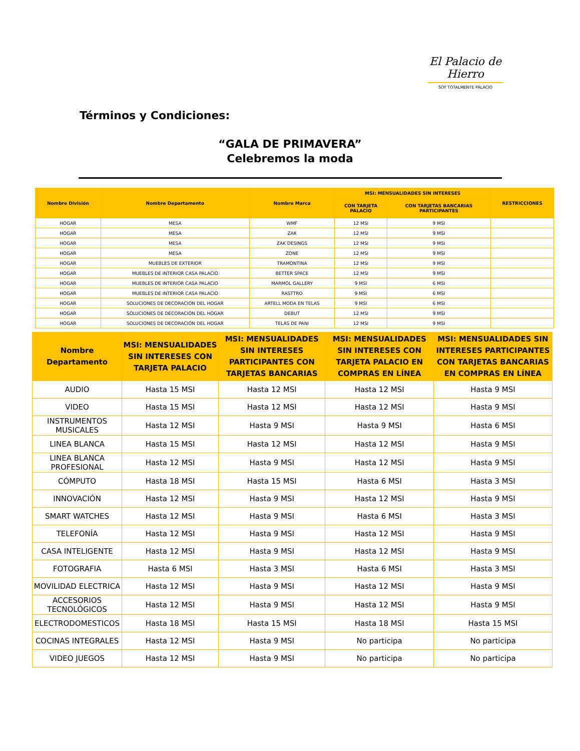El Palacio de Hierro
SOY TOTALMENTE PALACIO
Términos y Condiciones:
“GALA DE PRIMAVERA”
Celebremos la moda
| Nombre División | Nombre Departamento | Nombre Marca | MSI: MENSUALIDADES SIN INTERESES | | RESTRICCIONES |
| --- | --- | --- | --- | --- | --- |
| | | | CON TARJETA PALACIO | CON TARJETAS BANCARIAS PARTICIPANTES | |
| HOGAR | MESA | WMF | 12 MSI | 9 MSI | |
| HOGAR | MESA | ZAK | 12 MSI | 9 MSI | |
| HOGAR | MESA | ZAK DESINGS | 12 MSI | 9 MSI | |
| HOGAR | MESA | ZONE | 12 MSI | 9 MSI | |
| HOGAR | MUEBLES DE EXTERIOR | TRAMONTINA | 12 MSI | 9 MSI | |
| HOGAR | MUEBLES DE INTERIOR CASA PALACIO | BETTER SPACE | 12 MSI | 9 MSI | |
| HOGAR | MUEBLES DE INTERIOR CASA PALACIO | MARMOL GALLERY | 9 MSI | 6 MSI | |
| HOGAR | MUEBLES DE INTERIOR CASA PALACIO | RASTTRO | 9 MSI | 6 MSI | |
| HOGAR | SOLUCIONES DE DECORACIÓN DEL HOGAR | ARTELL MODA EN TELAS | 9 MSI | 6 MSI | |
| HOGAR | SOLUCIONES DE DECORACIÓN DEL HOGAR | DEBUT | 12 MSI | 9 MSI | |
| HOGAR | SOLUCIONES DE DECORACIÓN DEL HOGAR | TELAS DE PANI | 12 MSI | 9 MSI | |
| Nombre Departamento | MSI: MENSUALIDADES SIN INTERESES CON TARJETA PALACIO | MSI: MENSUALIDADES SIN INTERESES PARTICIPANTES CON TARJETAS BANCARIAS | MSI: MENSUALIDADES SIN INTERESES CON TARJETA PALACIO EN COMPRAS EN LÍNEA | MSI: MENSUALIDADES SIN INTERESES PARTICIPANTES CON TARJETAS BANCARIAS EN COMPRAS EN LÍNEA |
| --- | --- | --- | --- | --- |
| AUDIO | Hasta 15 MSI | Hasta 12 MSI | Hasta 12 MSI | Hasta 9 MSI |
| VIDEO | Hasta 15 MSI | Hasta 12 MSI | Hasta 12 MSI | Hasta 9 MSI |
| INSTRUMENTOS MUSICALES | Hasta 12 MSI | Hasta 9 MSI | Hasta 9 MSI | Hasta 6 MSI |
| LINEA BLANCA | Hasta 15 MSI | Hasta 12 MSI | Hasta 12 MSI | Hasta 9 MSI |
| LINEA BLANCA PROFESIONAL | Hasta 12 MSI | Hasta 9 MSI | Hasta 12 MSI | Hasta 9 MSI |
| CÓMPUTO | Hasta 18 MSI | Hasta 15 MSI | Hasta 6 MSI | Hasta 3 MSI |
| INNOVACIÓN | Hasta 12 MSI | Hasta 9 MSI | Hasta 12 MSI | Hasta 9 MSI |
| SMART WATCHES | Hasta 12 MSI | Hasta 9 MSI | Hasta 6 MSI | Hasta 3 MSI |
| TELEFONÍA | Hasta 12 MSI | Hasta 9 MSI | Hasta 12 MSI | Hasta 9 MSI |
| CASA INTELIGENTE | Hasta 12 MSI | Hasta 9 MSI | Hasta 12 MSI | Hasta 9 MSI |
| FOTOGRAFIA | Hasta 6 MSI | Hasta 3 MSI | Hasta 6 MSI | Hasta 3 MSI |
| MOVILIDAD ELECTRICA | Hasta 12 MSI | Hasta 9 MSI | Hasta 12 MSI | Hasta 9 MSI |
| ACCESORIOS TECNOLÓGICOS | Hasta 12 MSI | Hasta 9 MSI | Hasta 12 MSI | Hasta 9 MSI |
| ELECTRODOMESTICOS | Hasta 18 MSI | Hasta 15 MSI | Hasta 18 MSI | Hasta 15 MSI |
| COCINAS INTEGRALES | Hasta 12 MSI | Hasta 9 MSI | No participa | No participa |
| VIDEO JUEGOS | Hasta 12 MSI | Hasta 9 MSI | No participa | No participa |